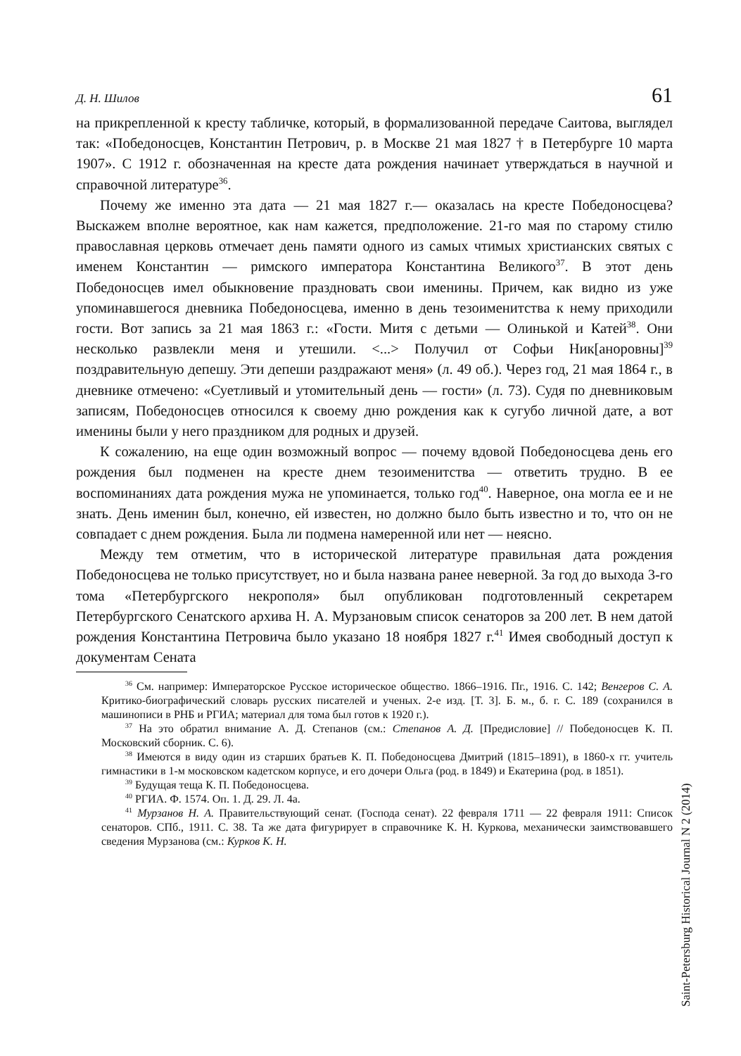Д. Н. Шилов 61
на прикрепленной к кресту табличке, который, в формализованной передаче Саитова, выглядел так: «Победоносцев, Константин Петрович, р. в Москве 21 мая 1827 † в Петербурге 10 марта 1907». С 1912 г. обозначенная на кресте дата рождения начинает утверждаться в научной и справочной литературе<sup>36</sup>.
Почему же именно эта дата — 21 мая 1827 г.— оказалась на кресте Победоносцева? Выскажем вполне вероятное, как нам кажется, предположение. 21-го мая по старому стилю православная церковь отмечает день памяти одного из самых чтимых христианских святых с именем Константин — римского императора Константина Великого<sup>37</sup>. В этот день Победоносцев имел обыкновение праздновать свои именины. Причем, как видно из уже упоминавшегося дневника Победоносцева, именно в день тезоименитства к нему приходили гости. Вот запись за 21 мая 1863 г.: «Гости. Митя с детьми — Олинькой и Катей<sup>38</sup>. Они несколько развлекли меня и утешили. <...> Получил от Софьи Ник[аноровны]<sup>39</sup> поздравительную депешу. Эти депеши раздражают меня» (л. 49 об.). Через год, 21 мая 1864 г., в дневнике отмечено: «Суетливый и утомительный день — гости» (л. 73). Судя по дневниковым записям, Победоносцев относился к своему дню рождения как к сугубо личной дате, а вот именины были у него праздником для родных и друзей.
К сожалению, на еще один возможный вопрос — почему вдовой Победоносцева день его рождения был подменен на кресте днем тезоименитства — ответить трудно. В ее воспоминаниях дата рождения мужа не упоминается, только год<sup>40</sup>. Наверное, она могла ее и не знать. День именин был, конечно, ей известен, но должно было быть известно и то, что он не совпадает с днем рождения. Была ли подмена намеренной или нет — неясно.
Между тем отметим, что в исторической литературе правильная дата рождения Победоносцева не только присутствует, но и была названа ранее неверной. За год до выхода 3-го тома «Петербургского некрополя» был опубликован подготовленный секретарем Петербургского Сенатского архива Н. А. Мурзановым список сенаторов за 200 лет. В нем датой рождения Константина Петровича было указано 18 ноября 1827 г.<sup>41</sup> Имея свободный доступ к документам Сената
<sup>36</sup> См. например: Императорское Русское историческое общество. 1866–1916. Пг., 1916. С. 142; Венгеров С. А. Критико-биографический словарь русских писателей и ученых. 2-е изд. [Т. 3]. Б. м., б. г. С. 189 (сохранился в машинописи в РНБ и РГИА; материал для тома был готов к 1920 г.).
<sup>37</sup> На это обратил внимание А. Д. Степанов (см.: Степанов А. Д. [Предисловие] // Победоносцев К. П. Московский сборник. С. 6).
<sup>38</sup> Имеются в виду один из старших братьев К. П. Победоносцева Дмитрий (1815–1891), в 1860-х гг. учитель гимнастики в 1-м московском кадетском корпусе, и его дочери Ольга (род. в 1849) и Екатерина (род. в 1851).
<sup>39</sup> Будущая теща К. П. Победоносцева.
<sup>40</sup> РГИА. Ф. 1574. Оп. 1. Д. 29. Л. 4а.
<sup>41</sup> Мурзанов Н. А. Правительствующий сенат. (Господа сенат). 22 февраля 1711 — 22 февраля 1911: Список сенаторов. СПб., 1911. С. 38. Та же дата фигурирует в справочнике К. Н. Куркова, механически заимствовавшего сведения Мурзанова (см.: Курков К. Н.
Saint-Petersburg Historical Journal N 2 (2014)